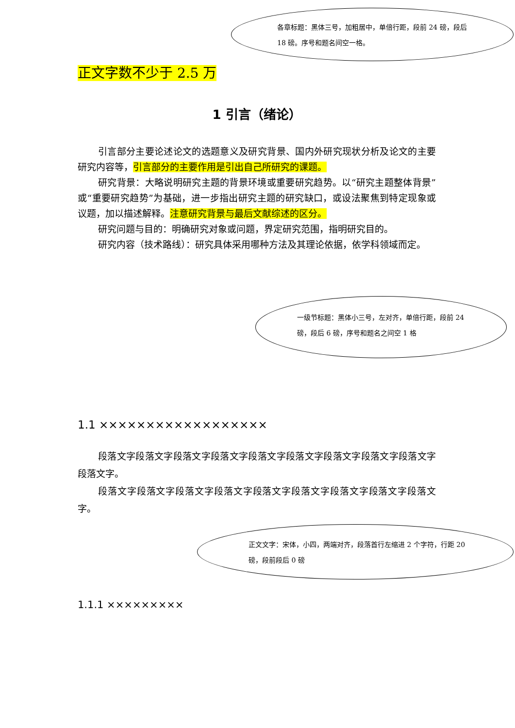各章标题：黑体三号，加粗居中，单倍行距，段前 24 磅，段后 18 磅。序号和题名间空一格。
一级节标题：黑体小三号，左对齐，单倍行距，段前 24 磅，段后 6 磅，序号和题名之间空 1 格
正文文字：宋体，小四，两端对齐，段落首行左缩进 2 个字符，行距 20 磅，段前段后 0 磅
正文字数不少于 2.5 万
1 引言（绪论）
引言部分主要论述论文的选题意义及研究背景、国内外研究现状分析及论文的主要研究内容等，引言部分的主要作用是引出自己所研究的课题。
研究背景：大略说明研究主题的背景环境或重要研究趋势。以“研究主题整体背景”或“重要研究趋势”为基础，进一步指出研究主题的研究缺口，或设法聚焦到特定现象或议题，加以描述解释。注意研究背景与最后文献综述的区分。
研究问题与目的：明确研究对象或问题，界定研究范围，指明研究目的。
研究内容（技术路线）：研究具体采用哪种方法及其理论依据，依学科领域而定。
1.1 ××××××××××××××××××
段落文字段落文字段落文字段落文字段落文字段落文字段落文字段落文字段落文字段落文字。
段落文字段落文字段落文字段落文字段落文字段落文字段落文字段落文字段落文字。
1.1.1 ×××××××××